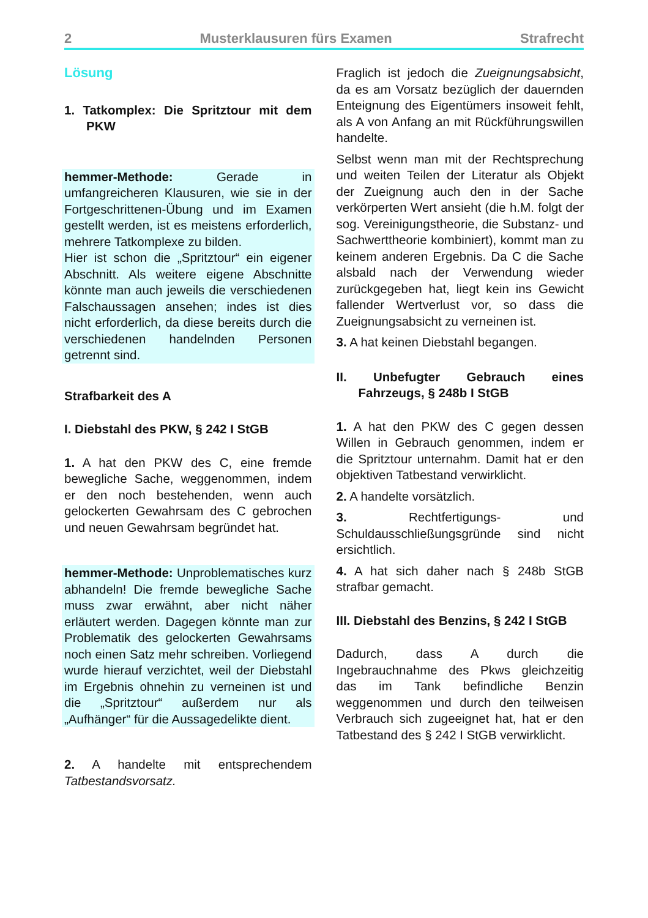2 Musterklausuren fürs Examen Strafrecht
Lösung
1. Tatkomplex: Die Spritztour mit dem PKW
hemmer-Methode: Gerade in umfangreicheren Klausuren, wie sie in der Fortgeschrittenen-Übung und im Examen gestellt werden, ist es meistens erforderlich, mehrere Tatkomplexe zu bilden.
Hier ist schon die „Spritztour“ ein eigener Abschnitt. Als weitere eigene Abschnitte könnte man auch jeweils die verschiedenen Falschaussagen ansehen; indes ist dies nicht erforderlich, da diese bereits durch die verschiedenen handelnden Personen getrennt sind.
Strafbarkeit des A
I. Diebstahl des PKW, § 242 I StGB
1. A hat den PKW des C, eine fremde bewegliche Sache, weggenommen, indem er den noch bestehenden, wenn auch gelockerten Gewahrsam des C gebrochen und neuen Gewahrsam begründet hat.
hemmer-Methode: Unproblematisches kurz abhandeln! Die fremde bewegliche Sache muss zwar erwähnt, aber nicht näher erläutert werden. Dagegen könnte man zur Problematik des gelockerten Gewahrsams noch einen Satz mehr schreiben. Vorliegend wurde hierauf verzichtet, weil der Diebstahl im Ergebnis ohnehin zu verneinen ist und die „Spritztour“ außerdem nur als „Aufhänger“ für die Aussagedelikte dient.
2. A handelte mit entsprechendem Tatbestandsvorsatz.
Fraglich ist jedoch die Zueignungsabsicht, da es am Vorsatz bezüglich der dauernden Enteignung des Eigentümers insoweit fehlt, als A von Anfang an mit Rückführungswillen handelte.
Selbst wenn man mit der Rechtsprechung und weiten Teilen der Literatur als Objekt der Zueignung auch den in der Sache verkörperten Wert ansieht (die h.M. folgt der sog. Vereinigungstheorie, die Substanz- und Sachwerttheorie kombiniert), kommt man zu keinem anderen Ergebnis. Da C die Sache alsbald nach der Verwendung wieder zurückgegeben hat, liegt kein ins Gewicht fallender Wertverlust vor, so dass die Zueignungsabsicht zu verneinen ist.
3. A hat keinen Diebstahl begangen.
II. Unbefugter Gebrauch eines Fahrzeugs, § 248b I StGB
1. A hat den PKW des C gegen dessen Willen in Gebrauch genommen, indem er die Spritztour unternahm. Damit hat er den objektiven Tatbestand verwirklicht.
2. A handelte vorsätzlich.
3. Rechtfertigungs- und Schuldausschließungsgründe sind nicht ersichtlich.
4. A hat sich daher nach § 248b StGB strafbar gemacht.
III. Diebstahl des Benzins, § 242 I StGB
Dadurch, dass A durch die Ingebrauchnahme des Pkws gleichzeitig das im Tank befindliche Benzin weggenommen und durch den teilweisen Verbrauch sich zugeeignet hat, hat er den Tatbestand des § 242 I StGB verwirklicht.